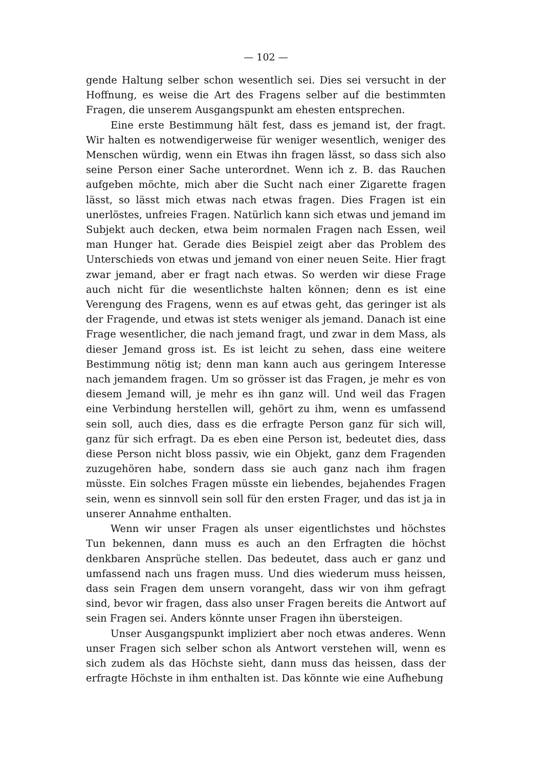— 102 —
gende Haltung selber schon wesentlich sei. Dies sei versucht in der Hoffnung, es weise die Art des Fragens selber auf die bestimmten Fragen, die unserem Ausgangspunkt am ehesten entsprechen.
Eine erste Bestimmung hält fest, dass es jemand ist, der fragt. Wir halten es notwendigerweise für weniger wesentlich, weniger des Menschen würdig, wenn ein Etwas ihn fragen lässt, so dass sich also seine Person einer Sache unterordnet. Wenn ich z. B. das Rauchen aufgeben möchte, mich aber die Sucht nach einer Zigarette fragen lässt, so lässt mich etwas nach etwas fragen. Dies Fragen ist ein unerlöstes, unfreies Fragen. Natürlich kann sich etwas und jemand im Subjekt auch decken, etwa beim normalen Fragen nach Essen, weil man Hunger hat. Gerade dies Beispiel zeigt aber das Problem des Unterschieds von etwas und jemand von einer neuen Seite. Hier fragt zwar jemand, aber er fragt nach etwas. So werden wir diese Frage auch nicht für die wesentlichste halten können; denn es ist eine Verengung des Fragens, wenn es auf etwas geht, das geringer ist als der Fragende, und etwas ist stets weniger als jemand. Danach ist eine Frage wesentlicher, die nach jemand fragt, und zwar in dem Mass, als dieser Jemand gross ist. Es ist leicht zu sehen, dass eine weitere Bestimmung nötig ist; denn man kann auch aus geringem Interesse nach jemandem fragen. Um so grösser ist das Fragen, je mehr es von diesem Jemand will, je mehr es ihn ganz will. Und weil das Fragen eine Verbindung herstellen will, gehört zu ihm, wenn es umfassend sein soll, auch dies, dass es die erfragte Person ganz für sich will, ganz für sich erfragt. Da es eben eine Person ist, bedeutet dies, dass diese Person nicht bloss passiv, wie ein Objekt, ganz dem Fragenden zuzugehören habe, sondern dass sie auch ganz nach ihm fragen müsste. Ein solches Fragen müsste ein liebendes, bejahendes Fragen sein, wenn es sinnvoll sein soll für den ersten Frager, und das ist ja in unserer Annahme enthalten.
Wenn wir unser Fragen als unser eigentlichstes und höchstes Tun bekennen, dann muss es auch an den Erfragten die höchst denkbaren Ansprüche stellen. Das bedeutet, dass auch er ganz und umfassend nach uns fragen muss. Und dies wiederum muss heissen, dass sein Fragen dem unsern vorangeht, dass wir von ihm gefragt sind, bevor wir fragen, dass also unser Fragen bereits die Antwort auf sein Fragen sei. Anders könnte unser Fragen ihn übersteigen.
Unser Ausgangspunkt impliziert aber noch etwas anderes. Wenn unser Fragen sich selber schon als Antwort verstehen will, wenn es sich zudem als das Höchste sieht, dann muss das heissen, dass der erfragte Höchste in ihm enthalten ist. Das könnte wie eine Aufhebung